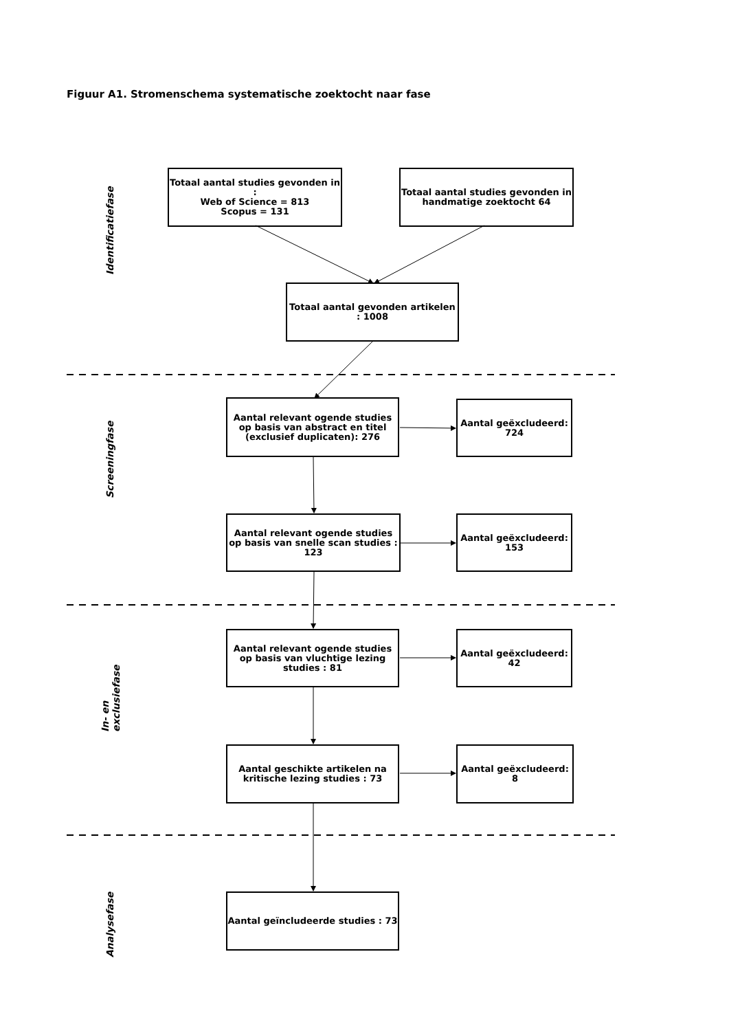Figuur A1. Stromenschema systematische zoektocht naar fase
Identificatiefase
Screeningfase
In- en exclusiefase
Analysefase
Totaal aantal studies gevonden in :
Web of Science = 813
Scopus = 131
Totaal aantal studies gevonden in handmatige zoektocht 64
Totaal aantal gevonden artikelen : 1008
Aantal relevant ogende studies op basis van abstract en titel (exclusief duplicaten): 276
Aantal geëxcludeerd: 724
Aantal relevant ogende studies op basis van snelle scan studies : 123
Aantal geëxcludeerd: 153
Aantal relevant ogende studies op basis van vluchtige lezing studies : 81
Aantal geëxcludeerd: 42
Aantal geschikte artikelen na kritische lezing studies : 73
Aantal geëxcludeerd: 8
Aantal geïncludeerde studies : 73